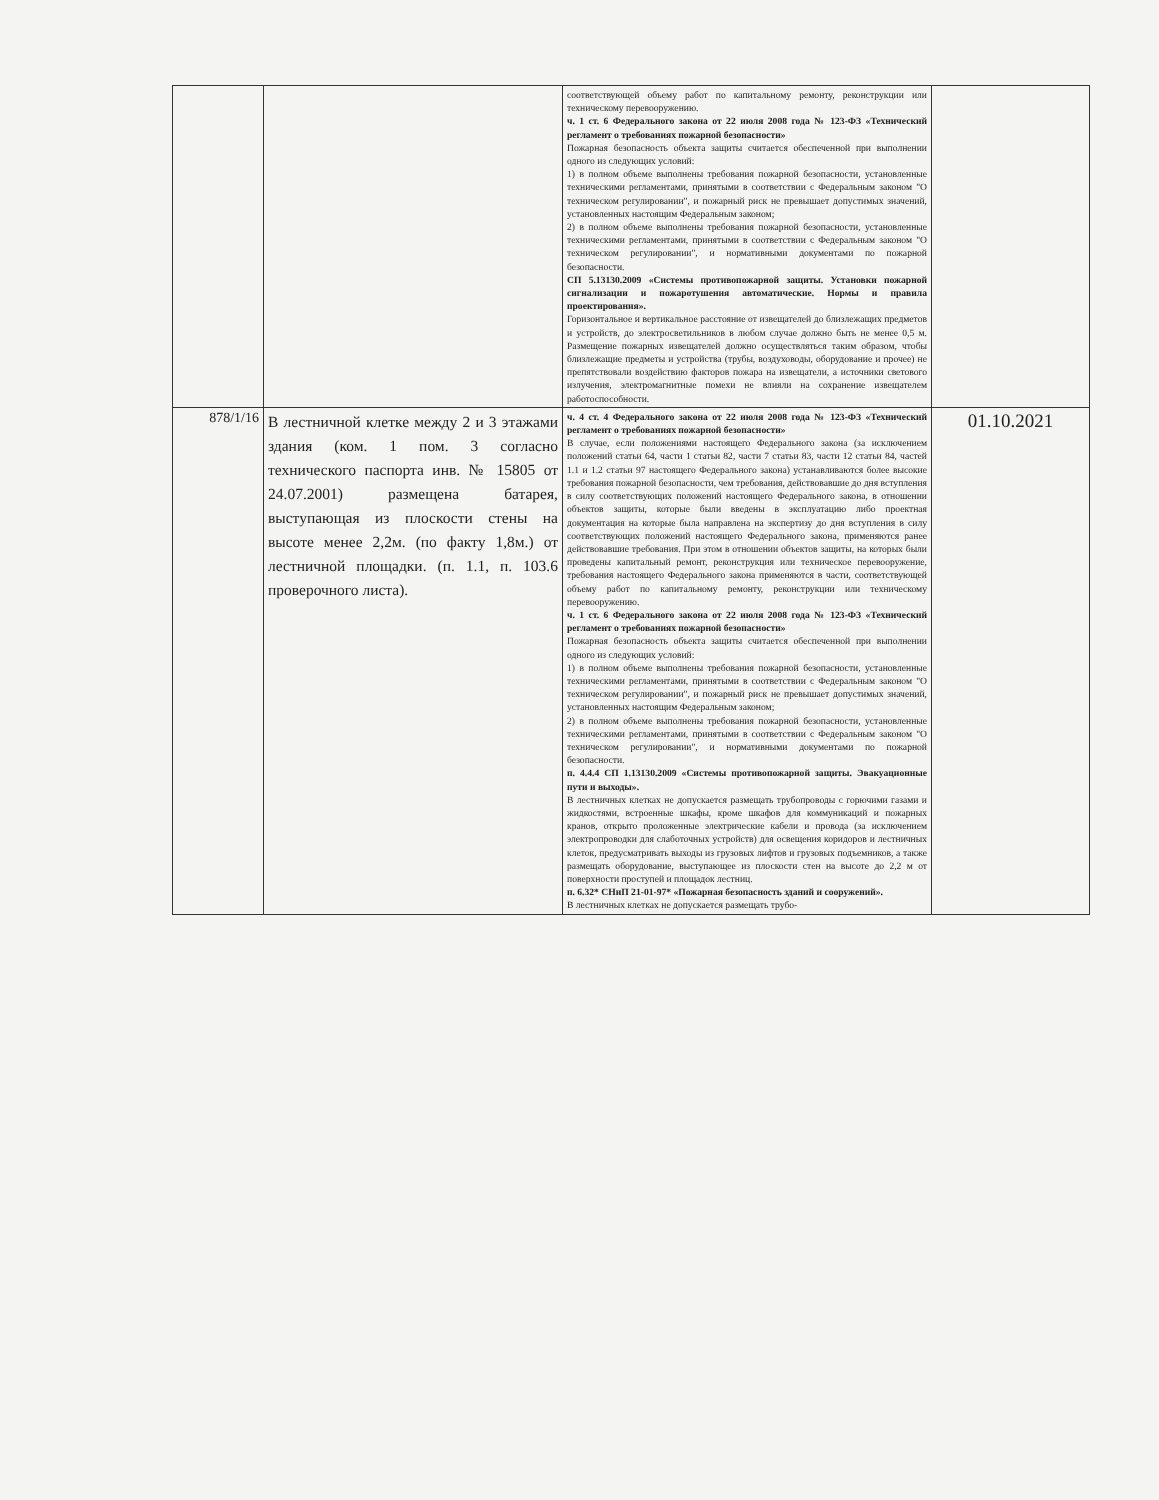| | | соответствующей объему работ по капитальному ремонту, реконструкции или техническому перевооружению. ч. 1 ст. 6 Федерального закона от 22 июля 2008 года № 123-ФЗ «Технический регламент о требованиях пожарной безопасности» Пожарная безопасность объекта защиты считается обеспеченной при выполнении одного из следующих условий: 1) в полном объеме выполнены требования пожарной безопасности, установленные техническими регламентами, принятыми в соответствии с Федеральным законом "О техническом регулировании", и пожарный риск не превышает допустимых значений, установленных настоящим Федеральным законом; 2) в полном объеме выполнены требования пожарной безопасности, установленные техническими регламентами, принятыми в соответствии с Федеральным законом "О техническом регулировании", и нормативными документами по пожарной безопасности. СП 5.13130.2009 «Системы противопожарной защиты. Установки пожарной сигнализации и пожаротушения автоматические. Нормы и правила проектирования». Горизонтальное и вертикальное расстояние от извещателей до близлежащих предметов и устройств, до электросветильников в любом случае должно быть не менее 0,5 м. Размещение пожарных извещателей должно осуществляться таким образом, чтобы близлежащие предметы и устройства (трубы, воздуховоды, оборудование и прочее) не препятствовали воздействию факторов пожара на извещатели, а источники светового излучения, электромагнитные помехи не влияли на сохранение извещателем работоспособности. | |
| 878/1/16 | В лестничной клетке между 2 и 3 этажами здания (ком. 1 пом. 3 согласно технического паспорта инв. № 15805 от 24.07.2001) размещена батарея, выступающая из плоскости стены на высоте менее 2,2м. (по факту 1,8м.) от лестничной площадки. (п. 1.1, п. 103.6 проверочного листа). | ч. 4 ст. 4 Федерального закона от 22 июля 2008 года № 123-ФЗ «Технический регламент о требованиях пожарной безопасности» В случае, если положениями настоящего Федерального закона (за исключением положений статьи 64, части 1 статьи 82, части 7 статьи 83, части 12 статьи 84, частей 1.1 и 1.2 статьи 97 настоящего Федерального закона) устанавливаются более высокие требования пожарной безопасности, чем требования, действовавшие до дня вступления в силу соответствующих положений настоящего Федерального закона, в отношении объектов защиты, которые были введены в эксплуатацию либо проектная документация на которые была направлена на экспертизу до дня вступления в силу соответствующих положений настоящего Федерального закона, применяются ранее действовавшие требования. При этом в отношении объектов защиты, на которых были проведены капитальный ремонт, реконструкция или техническое перевооружение, требования настоящего Федерального закона применяются в части, соответствующей объему работ по капитальному ремонту, реконструкции или техническому перевооружению. ч. 1 ст. 6 Федерального закона от 22 июля 2008 года № 123-ФЗ «Технический регламент о требованиях пожарной безопасности» Пожарная безопасность объекта защиты считается обеспеченной при выполнении одного из следующих условий: 1) в полном объеме выполнены требования пожарной безопасности, установленные техническими регламентами, принятыми в соответствии с Федеральным законом "О техническом регулировании", и пожарный риск не превышает допустимых значений, установленных настоящим Федеральным законом; 2) в полном объеме выполнены требования пожарной безопасности, установленные техническими регламентами, принятыми в соответствии с Федеральным законом "О техническом регулировании", и нормативными документами по пожарной безопасности. п. 4.4.4 СП 1.13130.2009 «Системы противопожарной защиты. Эвакуационные пути и выходы». В лестничных клетках не допускается размещать трубопроводы с горючими газами и жидкостями, встроенные шкафы, кроме шкафов для коммуникаций и пожарных кранов, открыто проложенные электрические кабели и провода (за исключением электропроводки для слаботочных устройств) для освещения коридоров и лестничных клеток, предусматривать выходы из грузовых лифтов и грузовых подъемников, а также размещать оборудование, выступающее из плоскости стен на высоте до 2,2 м от поверхности проступей и площадок лестниц. п. 6.32* СНиП 21-01-97* «Пожарная безопасность зданий и сооружений». В лестничных клетках не допускается размещать трубо- | 01.10.2021 |